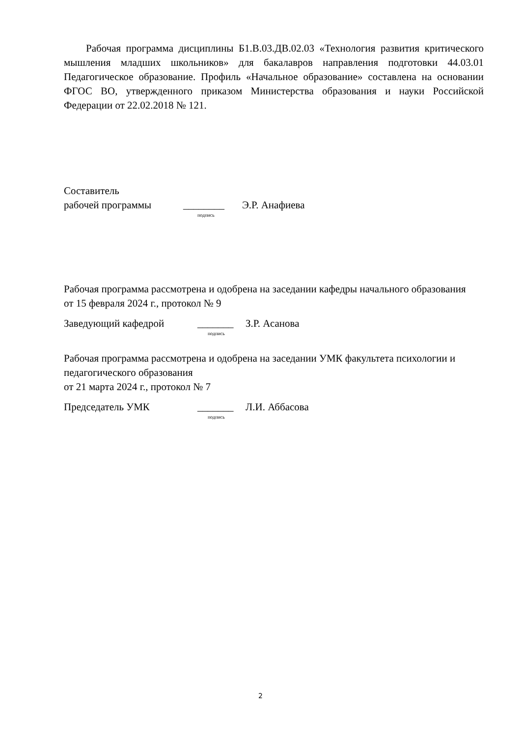Рабочая программа дисциплины Б1.В.03.ДВ.02.03 «Технология развития критического мышления младших школьников» для бакалавров направления подготовки 44.03.01 Педагогическое образование. Профиль «Начальное образование» составлена на основании ФГОС ВО, утвержденного приказом Министерства образования и науки Российской Федерации от 22.02.2018 № 121.
Составитель
рабочей программы ________ Э.Р. Анафиева
подпись
Рабочая программа рассмотрена и одобрена на заседании кафедры начального образования
от 15 февраля 2024 г., протокол № 9
Заведующий кафедрой _______ З.Р. Асанова
подпись
Рабочая программа рассмотрена и одобрена на заседании УМК факультета психологии и педагогического образования
от 21 марта 2024 г., протокол № 7
Председатель УМК _______ Л.И. Аббасова
подпись
2